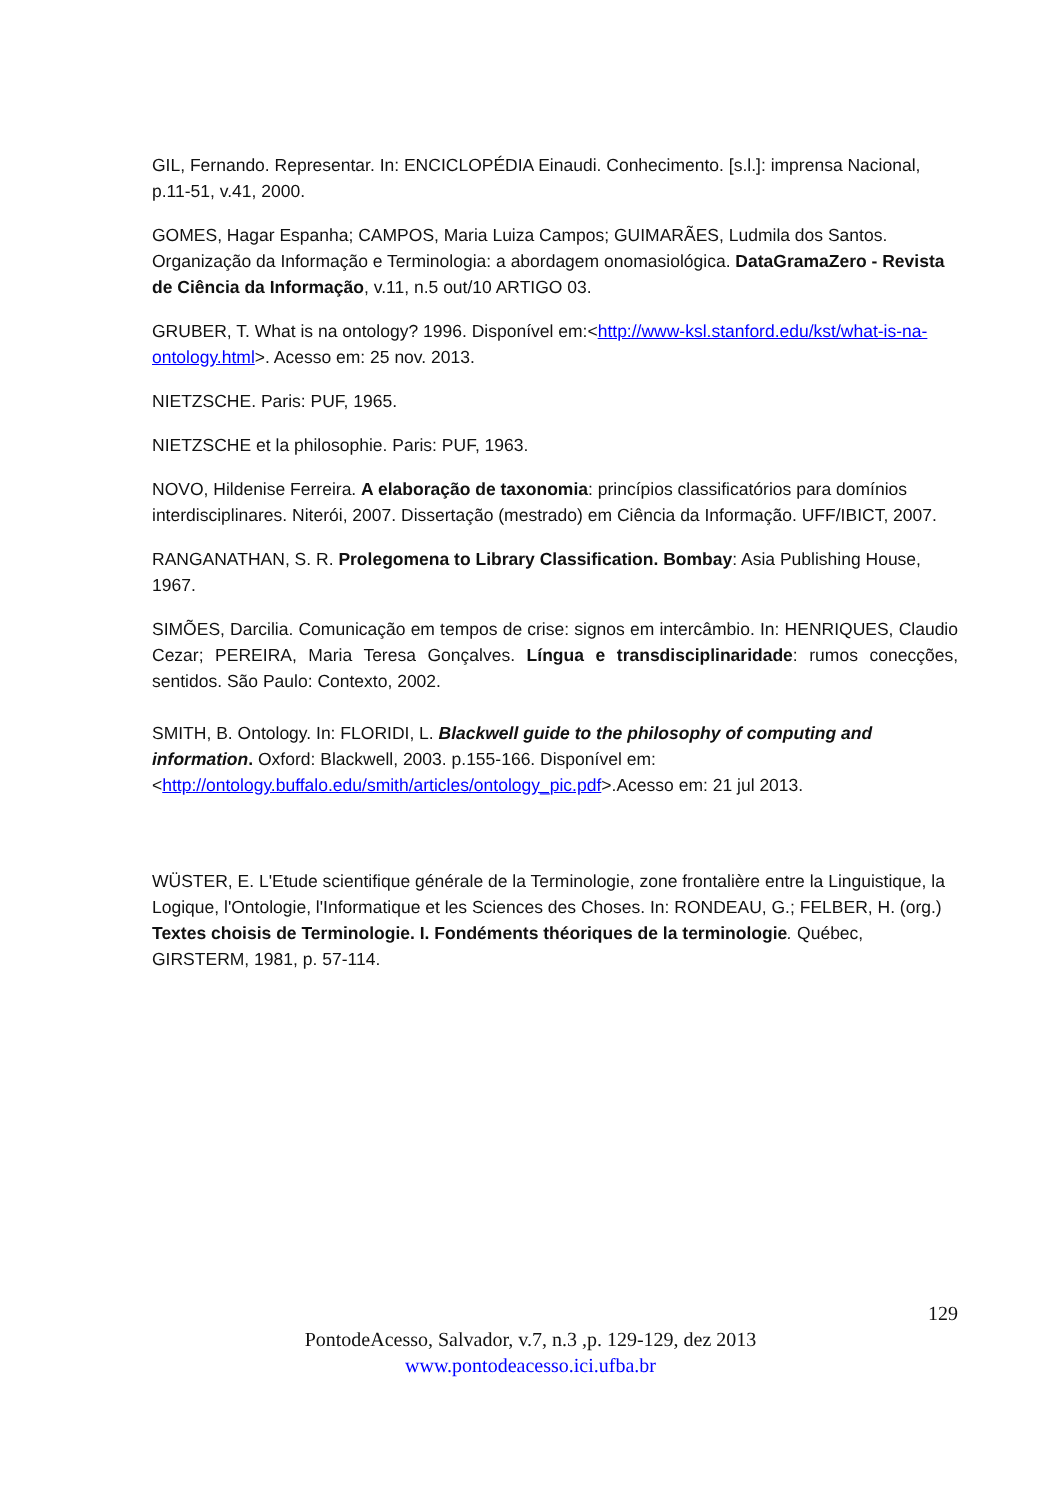GIL, Fernando. Representar. In: ENCICLOPÉDIA Einaudi. Conhecimento. [s.l.]: imprensa Nacional, p.11-51, v.41, 2000.
GOMES, Hagar Espanha; CAMPOS, Maria Luiza Campos; GUIMARÃES, Ludmila dos Santos. Organização da Informação e Terminologia: a abordagem onomasiológica. DataGramaZero - Revista de Ciência da Informação, v.11, n.5 out/10 ARTIGO 03.
GRUBER, T. What is na ontology? 1996. Disponível em:<http://www-ksl.stanford.edu/kst/what-is-na-ontology.html>. Acesso em: 25 nov. 2013.
NIETZSCHE. Paris: PUF, 1965.
NIETZSCHE et la philosophie. Paris: PUF, 1963.
NOVO, Hildenise Ferreira. A elaboração de taxonomia: princípios classificatórios para domínios interdisciplinares. Niterói, 2007. Dissertação (mestrado) em Ciência da Informação. UFF/IBICT, 2007.
RANGANATHAN, S. R. Prolegomena to Library Classification. Bombay: Asia Publishing House, 1967.
SIMÕES, Darcilia. Comunicação em tempos de crise: signos em intercâmbio. In: HENRIQUES, Claudio Cezar; PEREIRA, Maria Teresa Gonçalves. Língua e transdisciplinaridade: rumos conecções, sentidos. São Paulo: Contexto, 2002.
SMITH, B. Ontology. In: FLORIDI, L. Blackwell guide to the philosophy of computing and information. Oxford: Blackwell, 2003. p.155-166. Disponível em: <http://ontology.buffalo.edu/smith/articles/ontology_pic.pdf>.Acesso em: 21 jul 2013.
WÜSTER, E. L'Etude scientifique générale de la Terminologie, zone frontalière entre la Linguistique, la Logique, l'Ontologie, l'Informatique et les Sciences des Choses. In: RONDEAU, G.; FELBER, H. (org.) Textes choisis de Terminologie. I. Fondéments théoriques de la terminologie. Québec, GIRSTERM, 1981, p. 57-114.
129
PontodeAcesso, Salvador, v.7, n.3 ,p. 129-129, dez 2013
www.pontodeacesso.ici.ufba.br